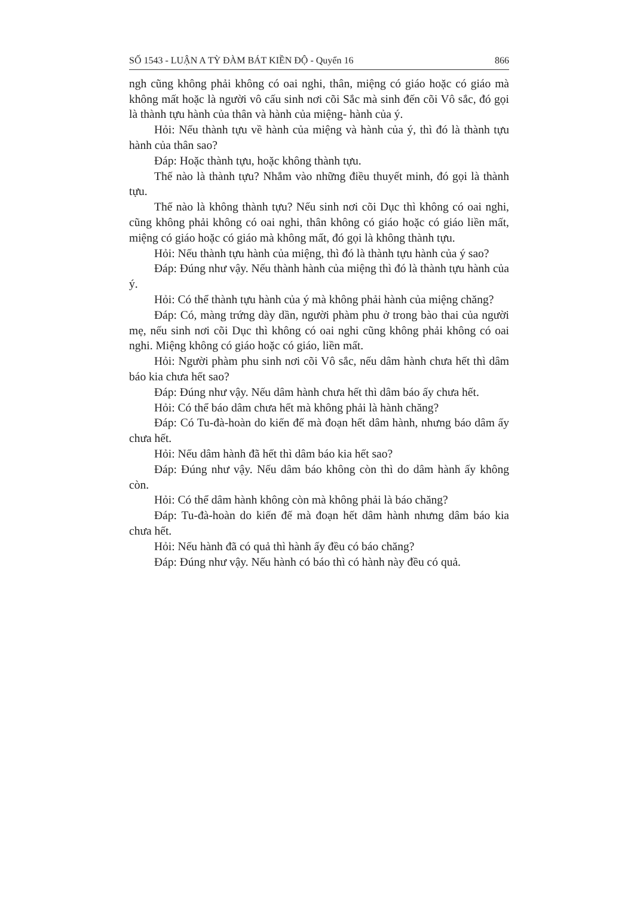SỐ 1543 - LUẬN A TỲ ĐÀM BÁT KIỀN ĐỘ - Quyển 16 866
ngh cũng không phải không có oai nghi, thân, miệng có giáo hoặc có giáo mà không mất hoặc là người vô cấu sinh nơi cõi Sắc mà sinh đến cõi Vô sắc, đó gọi là thành tựu hành của thân và hành của miệng- hành của ý.
Hỏi: Nếu thành tựu về hành của miệng và hành của ý, thì đó là thành tựu hành của thân sao?
Đáp: Hoặc thành tựu, hoặc không thành tựu.
Thế nào là thành tựu? Nhắm vào những điều thuyết minh, đó gọi là thành tựu.
Thế nào là không thành tựu? Nếu sinh nơi cõi Dục thì không có oai nghi, cũng không phải không có oai nghi, thân không có giáo hoặc có giáo liền mất, miệng có giáo hoặc có giáo mà không mất, đó gọi là không thành tựu.
Hỏi: Nếu thành tựu hành của miệng, thì đó là thành tựu hành của ý sao?
Đáp: Đúng như vậy. Nếu thành hành của miệng thì đó là thành tựu hành của ý.
Hỏi: Có thể thành tựu hành của ý mà không phải hành của miệng chăng?
Đáp: Có, màng trứng dày dần, người phàm phu ở trong bào thai của người mẹ, nếu sinh nơi cõi Dục thì không có oai nghi cũng không phải không có oai nghi. Miệng không có giáo hoặc có giáo, liền mất.
Hỏi: Người phàm phu sinh nơi cõi Vô sắc, nếu dâm hành chưa hết thì dâm báo kia chưa hết sao?
Đáp: Đúng như vậy. Nếu dâm hành chưa hết thì dâm báo ấy chưa hết.
Hỏi: Có thể báo dâm chưa hết mà không phải là hành chăng?
Đáp: Có Tu-đà-hoàn do kiến đế mà đoạn hết dâm hành, nhưng báo dâm ấy chưa hết.
Hỏi: Nếu dâm hành đã hết thì dâm báo kia hết sao?
Đáp: Đúng như vậy. Nếu dâm báo không còn thì do dâm hành ấy không còn.
Hỏi: Có thể dâm hành không còn mà không phải là báo chăng?
Đáp: Tu-đà-hoàn do kiến đế mà đoạn hết dâm hành nhưng dâm báo kia chưa hết.
Hỏi: Nếu hành đã có quả thì hành ấy đều có báo chăng?
Đáp: Đúng như vậy. Nếu hành có báo thì có hành này đều có quả.